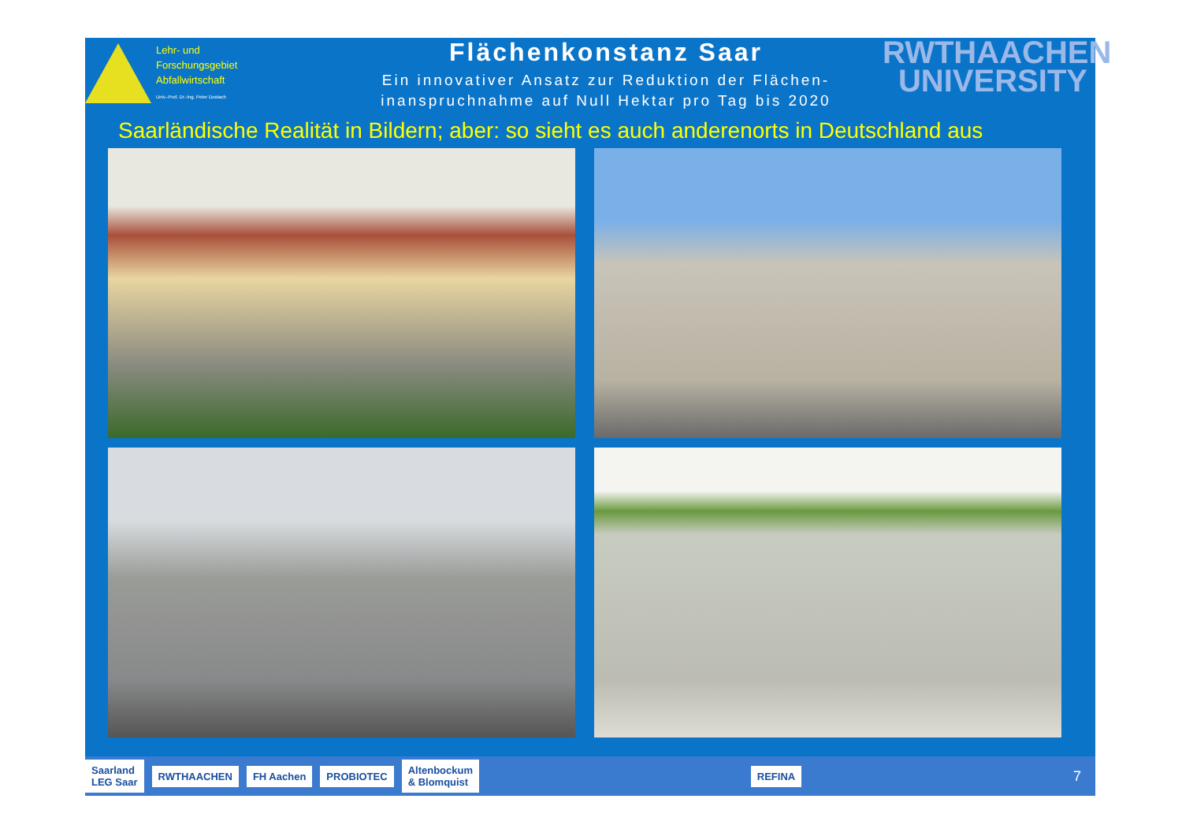Lehr- und
Forschungsgebiet
Abfallwirtschaft
Univ.-Prof. Dr.-Ing. Peter Dostach
Flächenkonstanz Saar
Ein innovativer Ansatz zur Reduktion der Flächen-
inanspruchnahme auf Null Hektar pro Tag bis 2020
RWTHAACHEN
UNIVERSITY
Saarländische Realität in Bildern; aber: so sieht es auch anderenorts in Deutschland aus
Saarland
LEG Saar RWTHAACHEN FH Aachen PROBIOTEC Altenbockum
& Blomquist REFINA
7